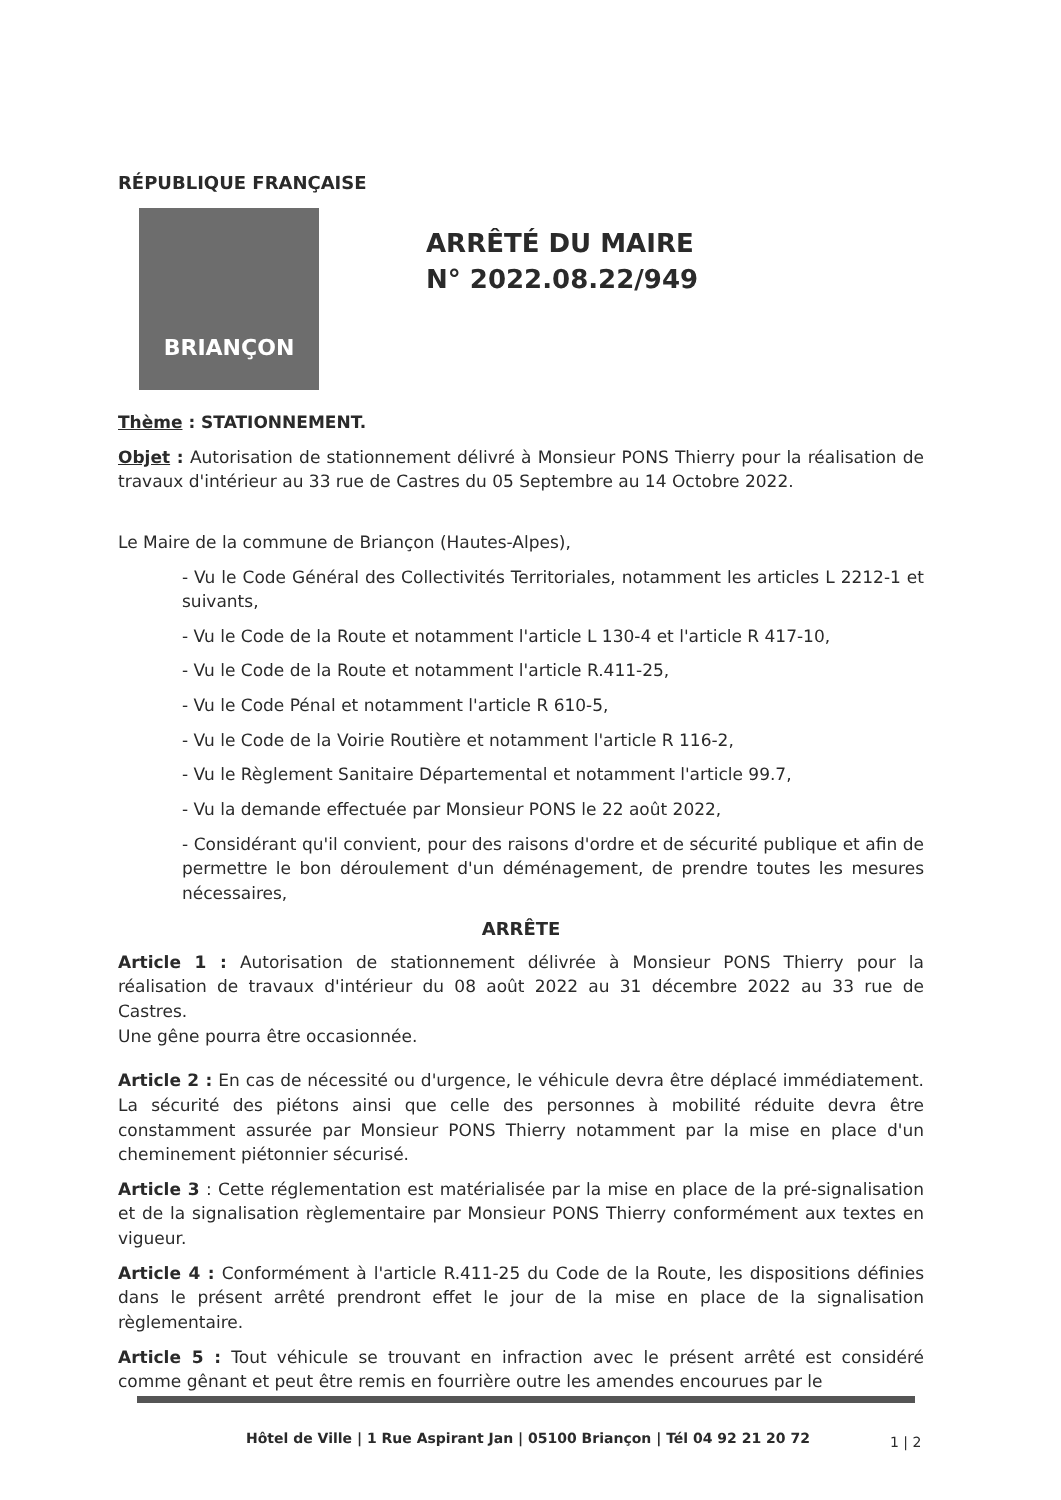RÉPUBLIQUE FRANÇAISE
BRIANÇON
ARRÊTÉ DU MAIRE
N° 2022.08.22/949
Thème : STATIONNEMENT.
Objet : Autorisation de stationnement délivré à Monsieur PONS Thierry pour la réalisation de travaux d'intérieur au 33 rue de Castres du 05 Septembre au 14 Octobre 2022.
Le Maire de la commune de Briançon (Hautes-Alpes),
- Vu le Code Général des Collectivités Territoriales, notamment les articles L 2212-1 et suivants,
- Vu le Code de la Route et notamment l'article L 130-4 et l'article R 417-10,
- Vu le Code de la Route et notamment l'article R.411-25,
- Vu le Code Pénal et notamment l'article R 610-5,
- Vu le Code de la Voirie Routière et notamment l'article R 116-2,
- Vu le Règlement Sanitaire Départemental et notamment l'article 99.7,
- Vu la demande effectuée par Monsieur PONS le 22 août 2022,
- Considérant qu'il convient, pour des raisons d'ordre et de sécurité publique et afin de permettre le bon déroulement d'un déménagement, de prendre toutes les mesures nécessaires,
ARRÊTE
Article 1 : Autorisation de stationnement délivrée à Monsieur PONS Thierry pour la réalisation de travaux d'intérieur du 08 août 2022 au 31 décembre 2022 au 33 rue de Castres.
Une gêne pourra être occasionnée.
Article 2 : En cas de nécessité ou d'urgence, le véhicule devra être déplacé immédiatement. La sécurité des piétons ainsi que celle des personnes à mobilité réduite devra être constamment assurée par Monsieur PONS Thierry notamment par la mise en place d'un cheminement piétonnier sécurisé.
Article 3 : Cette réglementation est matérialisée par la mise en place de la pré-signalisation et de la signalisation règlementaire par Monsieur PONS Thierry conformément aux textes en vigueur.
Article 4 : Conformément à l'article R.411-25 du Code de la Route, les dispositions définies dans le présent arrêté prendront effet le jour de la mise en place de la signalisation règlementaire.
Article 5 : Tout véhicule se trouvant en infraction avec le présent arrêté est considéré comme gênant et peut être remis en fourrière outre les amendes encourues par le
Hôtel de Ville | 1 Rue Aspirant Jan | 05100 Briançon | Tél 04 92 21 20 72
1 | 2